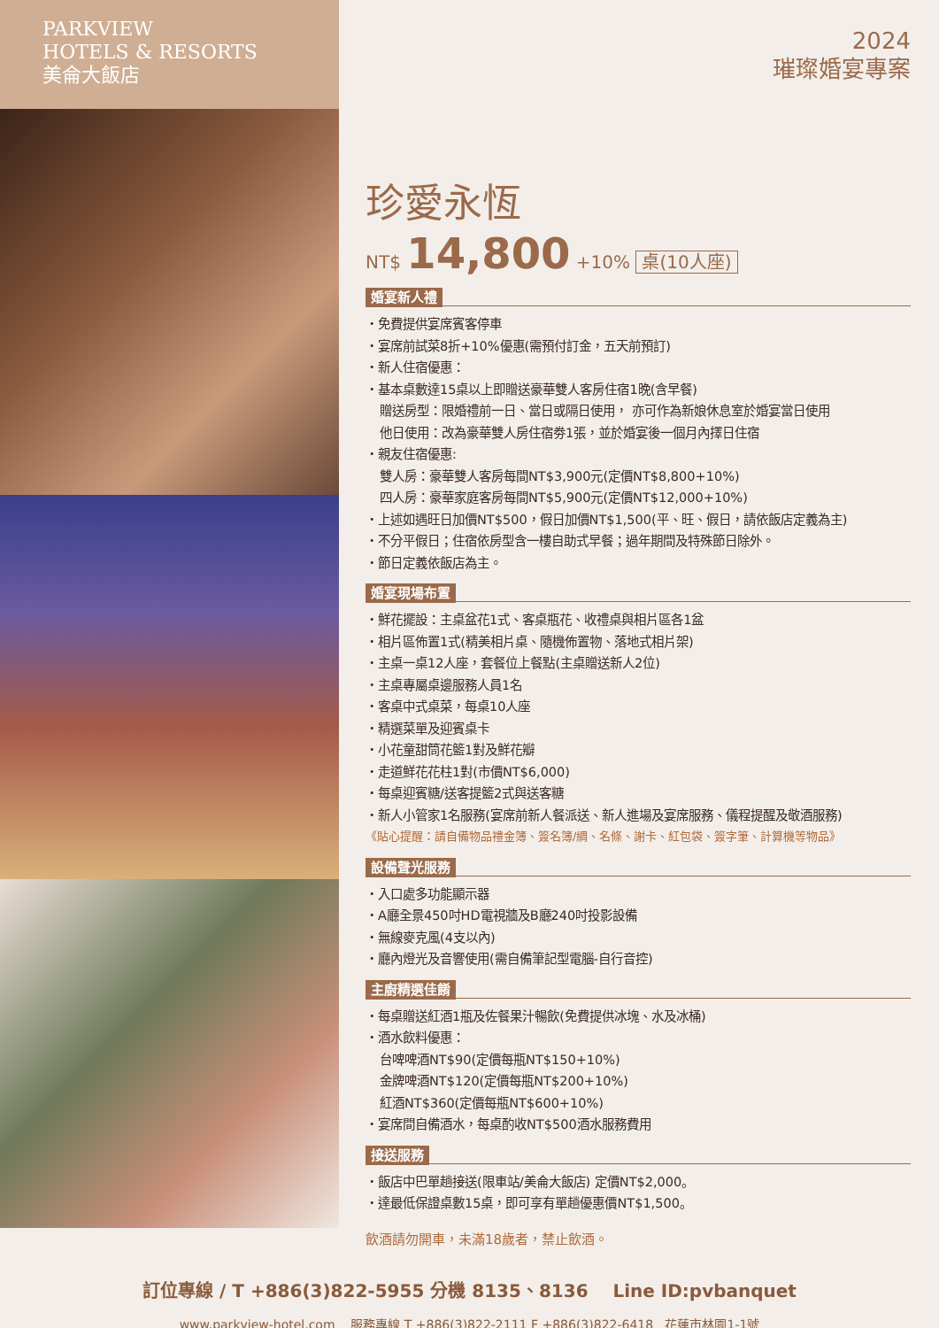PARKVIEW
HOTELS & RESORTS
美侖大飯店
2024
璀璨婚宴專案
珍愛永恆
NT$ 14,800 +10% 桌(10人座)
婚宴新人禮
・免費提供宴席賓客停車
・宴席前試菜8折+10%優惠(需預付訂金，五天前預訂)
・新人住宿優惠：
・基本桌數達15桌以上即贈送豪華雙人客房住宿1晚(含早餐)
贈送房型：限婚禮前一日、當日或隔日使用， 亦可作為新娘休息室於婚宴當日使用
他日使用：改為豪華雙人房住宿劵1張，並於婚宴後一個月內擇日住宿
・親友住宿優惠:
雙人房：豪華雙人客房每間NT$3,900元(定價NT$8,800+10%)
四人房：豪華家庭客房每間NT$5,900元(定價NT$12,000+10%)
・上述如遇旺日加價NT$500，假日加價NT$1,500(平、旺、假日，請依飯店定義為主)
・不分平假日；住宿依房型含一樓自助式早餐；過年期間及特殊節日除外。
・節日定義依飯店為主。
婚宴現場布置
・鮮花擺設：主桌盆花1式、客桌瓶花、收禮桌與相片區各1盆
・相片區佈置1式(精美相片桌、隨機佈置物、落地式相片架)
・主桌一桌12人座，套餐位上餐點(主桌贈送新人2位)
・主桌專屬桌邊服務人員1名
・客桌中式桌菜，每桌10人座
・精選菜單及迎賓桌卡
・小花童甜筒花籃1對及鮮花瓣
・走道鮮花花柱1對(市價NT$6,000)
・每桌迎賓糖/送客提籃2式與送客糖
・新人小管家1名服務(宴席前新人餐派送、新人進場及宴席服務、儀程提醒及敬酒服務)
《貼心提醒：請自備物品禮金簿、簽名簿/綢、名條、謝卡、紅包袋、簽字筆、計算機等物品》
設備聲光服務
・入口處多功能顯示器
・A廳全景450吋HD電視牆及B廳240吋投影設備
・無線麥克風(4支以內)
・廳內燈光及音響使用(需自備筆記型電腦-自行音控)
主廚精選佳餚
・每桌贈送紅酒1瓶及佐餐果汁暢飲(免費提供冰塊、水及冰桶)
・酒水飲料優惠：
台啤啤酒NT$90(定價每瓶NT$150+10%)
金牌啤酒NT$120(定價每瓶NT$200+10%)
紅酒NT$360(定價每瓶NT$600+10%)
・宴席間自備酒水，每桌酌收NT$500酒水服務費用
接送服務
・飯店中巴單趟接送(限車站/美侖大飯店) 定價NT$2,000。
・達最低保證桌數15桌，即可享有單趟優惠價NT$1,500。
飲酒請勿開車，未滿18歲者，禁止飲酒。
訂位專線 / T +886(3)822-5955 分機 8135、8136 Line ID:pvbanquet
www.parkview-hotel.com 服務專線 T +886(3)822-2111 F +886(3)822-6418 花蓮市林園1-1號